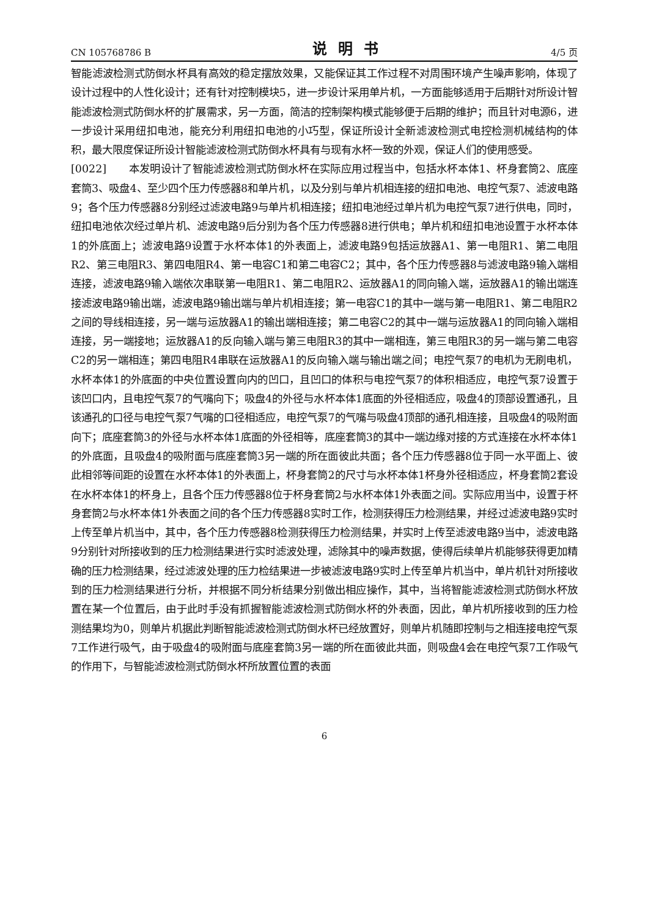CN 105768786 B 说明书 4/5 页
智能滤波检测式防倒水杯具有高效的稳定摆放效果，又能保证其工作过程不对周围环境产生噪声影响，体现了设计过程中的人性化设计；还有针对控制模块5，进一步设计采用单片机，一方面能够适用于后期针对所设计智能滤波检测式防倒水杯的扩展需求，另一方面，简洁的控制架构模式能够便于后期的维护；而且针对电源6，进一步设计采用纽扣电池，能充分利用纽扣电池的小巧型，保证所设计全新滤波检测式电控检测机械结构的体积，最大限度保证所设计智能滤波检测式防倒水杯具有与现有水杯一致的外观，保证人们的使用感受。
[0022] 本发明设计了智能滤波检测式防倒水杯在实际应用过程当中，包括水杯本体1、杯身套筒2、底座套筒3、吸盘4、至少四个压力传感器8和单片机，以及分别与单片机相连接的纽扣电池、电控气泵7、滤波电路9；各个压力传感器8分别经过滤波电路9与单片机相连接；纽扣电池经过单片机为电控气泵7进行供电，同时，纽扣电池依次经过单片机、滤波电路9后分别为各个压力传感器8进行供电；单片机和纽扣电池设置于水杯本体1的外底面上；滤波电路9设置于水杯本体1的外表面上，滤波电路9包括运放器A1、第一电阻R1、第二电阻R2、第三电阻R3、第四电阻R4、第一电容C1和第二电容C2；其中，各个压力传感器8与滤波电路9输入端相连接，滤波电路9输入端依次串联第一电阻R1、第二电阻R2、运放器A1的同向输入端，运放器A1的输出端连接滤波电路9输出端，滤波电路9输出端与单片机相连接；第一电容C1的其中一端与第一电阻R1、第二电阻R2之间的导线相连接，另一端与运放器A1的输出端相连接；第二电容C2的其中一端与运放器A1的同向输入端相连接，另一端接地；运放器A1的反向输入端与第三电阻R3的其中一端相连，第三电阻R3的另一端与第二电容C2的另一端相连；第四电阻R4串联在运放器A1的反向输入端与输出端之间；电控气泵7的电机为无刷电机，水杯本体1的外底面的中央位置设置向内的凹口，且凹口的体积与电控气泵7的体积相适应，电控气泵7设置于该凹口内，且电控气泵7的气嘴向下；吸盘4的外径与水杯本体1底面的外径相适应，吸盘4的顶部设置通孔，且该通孔的口径与电控气泵7气嘴的口径相适应，电控气泵7的气嘴与吸盘4顶部的通孔相连接，且吸盘4的吸附面向下；底座套筒3的外径与水杯本体1底面的外径相等，底座套筒3的其中一端边缘对接的方式连接在水杯本体1的外底面，且吸盘4的吸附面与底座套筒3另一端的所在面彼此共面；各个压力传感器8位于同一水平面上、彼此相邻等间距的设置在水杯本体1的外表面上，杯身套筒2的尺寸与水杯本体1杯身外径相适应，杯身套筒2套设在水杯本体1的杯身上，且各个压力传感器8位于杯身套筒2与水杯本体1外表面之间。实际应用当中，设置于杯身套筒2与水杯本体1外表面之间的各个压力传感器8实时工作，检测获得压力检测结果，并经过滤波电路9实时上传至单片机当中，其中，各个压力传感器8检测获得压力检测结果，并实时上传至滤波电路9当中，滤波电路9分别针对所接收到的压力检测结果进行实时滤波处理，滤除其中的噪声数据，使得后续单片机能够获得更加精确的压力检测结果，经过滤波处理的压力检结果进一步被滤波电路9实时上传至单片机当中，单片机针对所接收到的压力检测结果进行分析，并根据不同分析结果分别做出相应操作，其中，当将智能滤波检测式防倒水杯放置在某一个位置后，由于此时手没有抓握智能滤波检测式防倒水杯的外表面，因此，单片机所接收到的压力检测结果均为0，则单片机据此判断智能滤波检测式防倒水杯已经放置好，则单片机随即控制与之相连接电控气泵7工作进行吸气，由于吸盘4的吸附面与底座套筒3另一端的所在面彼此共面，则吸盘4会在电控气泵7工作吸气的作用下，与智能滤波检测式防倒水杯所放置位置的表面
6